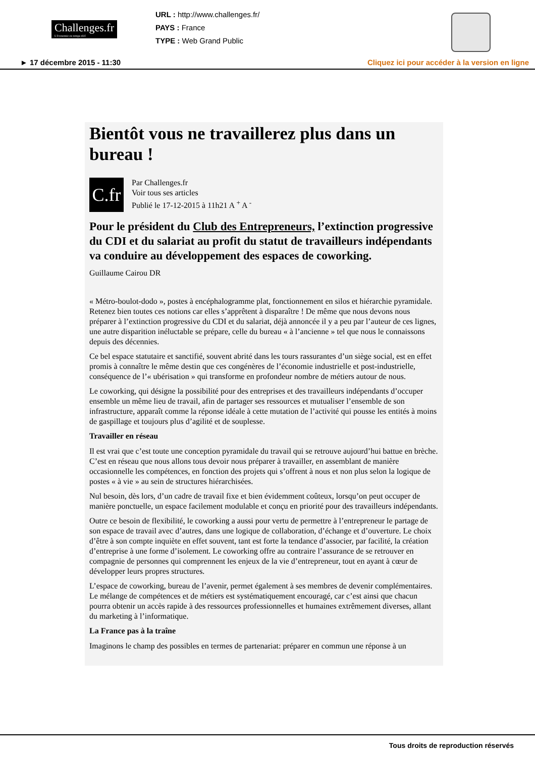Challenges.fr
L'économie en temps réel
URL : http://www.challenges.fr/
PAYS : France
TYPE : Web Grand Public
► 17 décembre 2015 - 11:30 Cliquez ici pour accéder à la version en ligne
Bientôt vous ne travaillerez plus dans un bureau !
C.fr
Par Challenges.fr
Voir tous ses articles
Publié le 17-12-2015 à 11h21 A <sup>+</sup> A <sup>-</sup>
Pour le président du Club des Entrepreneurs, l’extinction progressive du CDI et du salariat au profit du statut de travailleurs indépendants va conduire au développement des espaces de coworking.
Guillaume Cairou DR
« Métro-boulot-dodo », postes à encéphalogramme plat, fonctionnement en silos et hiérarchie pyramidale. Retenez bien toutes ces notions car elles s’apprêtent à disparaître ! De même que nous devons nous préparer à l’extinction progressive du CDI et du salariat, déjà annoncée il y a peu par l’auteur de ces lignes, une autre disparition inéluctable se prépare, celle du bureau « à l’ancienne » tel que nous le connaissons depuis des décennies.
Ce bel espace statutaire et sanctifié, souvent abrité dans les tours rassurantes d’un siège social, est en effet promis à connaître le même destin que ces congénères de l’économie industrielle et post-industrielle, conséquence de l’« ubérisation » qui transforme en profondeur nombre de métiers autour de nous.
Le coworking, qui désigne la possibilité pour des entreprises et des travailleurs indépendants d’occuper ensemble un même lieu de travail, afin de partager ses ressources et mutualiser l’ensemble de son infrastructure, apparaît comme la réponse idéale à cette mutation de l’activité qui pousse les entités à moins de gaspillage et toujours plus d’agilité et de souplesse.
Travailler en réseau
Il est vrai que c’est toute une conception pyramidale du travail qui se retrouve aujourd’hui battue en brèche. C’est en réseau que nous allons tous devoir nous préparer à travailler, en assemblant de manière occasionnelle les compétences, en fonction des projets qui s’offrent à nous et non plus selon la logique de postes « à vie » au sein de structures hiérarchisées.
Nul besoin, dès lors, d’un cadre de travail fixe et bien évidemment coûteux, lorsqu’on peut occuper de manière ponctuelle, un espace facilement modulable et conçu en priorité pour des travailleurs indépendants.
Outre ce besoin de flexibilité, le coworking a aussi pour vertu de permettre à l’entrepreneur le partage de son espace de travail avec d’autres, dans une logique de collaboration, d’échange et d’ouverture. Le choix d’être à son compte inquiète en effet souvent, tant est forte la tendance d’associer, par facilité, la création d’entreprise à une forme d’isolement. Le coworking offre au contraire l’assurance de se retrouver en compagnie de personnes qui comprennent les enjeux de la vie d’entrepreneur, tout en ayant à cœur de développer leurs propres structures.
L’espace de coworking, bureau de l’avenir, permet également à ses membres de devenir complémentaires. Le mélange de compétences et de métiers est systématiquement encouragé, car c’est ainsi que chacun pourra obtenir un accès rapide à des ressources professionnelles et humaines extrêmement diverses, allant du marketing à l’informatique.
La France pas à la traîne
Imaginons le champ des possibles en termes de partenariat: préparer en commun une réponse à un
Tous droits de reproduction réservés